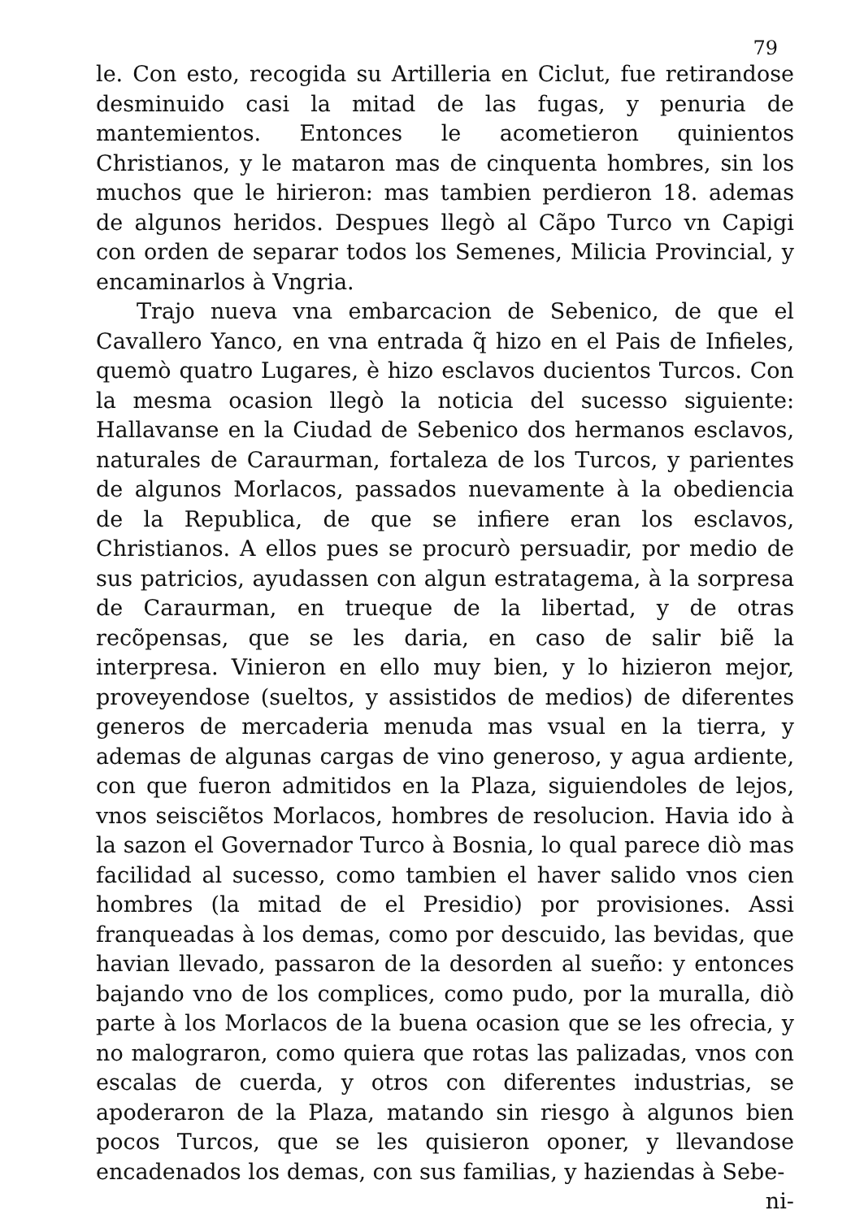79
le. Con esto, recogida su Artilleria en Ciclut, fue retirandose desminuido casi la mitad de las fugas, y penuria de mantemientos. Entonces le acometieron quinientos Christianos, y le mataron mas de cinquenta hombres, sin los muchos que le hirieron: mas tambien perdieron 18. ademas de algunos heridos. Despues llegò al Cãpo Turco vn Capigi con orden de separar todos los Semenes, Milicia Provincial, y encaminarlos à Vngria.
Trajo nueva vna embarcacion de Sebenico, de que el Cavallero Yanco, en vna entrada q̃ hizo en el Pais de Infieles, quemò quatro Lugares, è hizo esclavos ducientos Turcos. Con la mesma ocasion llegò la noticia del sucesso siguiente: Hallavanse en la Ciudad de Sebenico dos hermanos esclavos, naturales de Caraurman, fortaleza de los Turcos, y parientes de algunos Morlacos, passados nuevamente à la obediencia de la Republica, de que se infiere eran los esclavos, Christianos. A ellos pues se procurò persuadir, por medio de sus patricios, ayudassen con algun estratagema, à la sorpresa de Caraurman, en trueque de la libertad, y de otras recõpensas, que se les daria, en caso de salir biẽ la interpresa. Vinieron en ello muy bien, y lo hizieron mejor, proveyendose (sueltos, y assistidos de medios) de diferentes generos de mercaderia menuda mas vsual en la tierra, y ademas de algunas cargas de vino generoso, y agua ardiente, con que fueron admitidos en la Plaza, siguiendoles de lejos, vnos seisciẽtos Morlacos, hombres de resolucion. Havia ido à la sazon el Governador Turco à Bosnia, lo qual parece diò mas facilidad al sucesso, como tambien el haver salido vnos cien hombres (la mitad de el Presidio) por provisiones. Assi franqueadas à los demas, como por descuido, las bevidas, que havian llevado, passaron de la desorden al sueño: y entonces bajando vno de los complices, como pudo, por la muralla, diò parte à los Morlacos de la buena ocasion que se les ofrecia, y no malograron, como quiera que rotas las palizadas, vnos con escalas de cuerda, y otros con diferentes industrias, se apoderaron de la Plaza, matando sin riesgo à algunos bien pocos Turcos, que se les quisieron oponer, y llevandose encadenados los demas, con sus familias, y haziendas à Sebe-
ni-